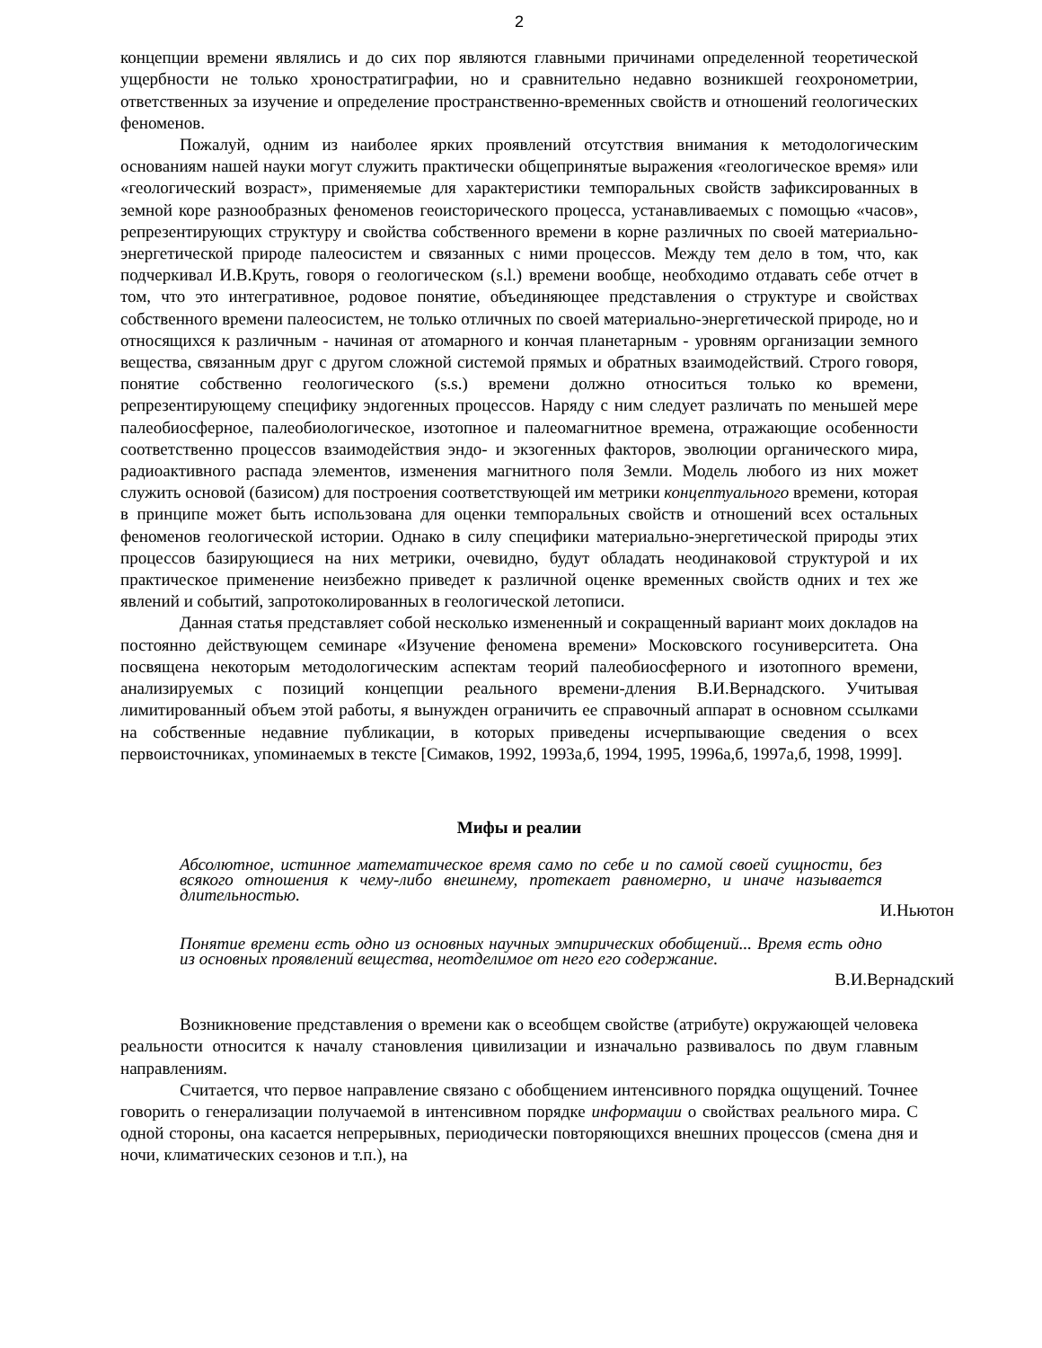2
концепции времени являлись и до сих пор являются главными причинами определенной теоретической ущербности не только хроностратиграфии, но и сравнительно недавно возникшей геохронометрии, ответственных за изучение и определение пространственно-временных свойств и отношений геологических феноменов.
Пожалуй, одним из наиболее ярких проявлений отсутствия внимания к методологическим основаниям нашей науки могут служить практически общепринятые выражения «геологическое время» или «геологический возраст», применяемые для характеристики темпоральных свойств зафиксированных в земной коре разнообразных феноменов геоисторического процесса, устанавливаемых с помощью «часов», репрезентирующих структуру и свойства собственного времени в корне различных по своей материально-энергетической природе палеосистем и связанных с ними процессов. Между тем дело в том, что, как подчеркивал И.В.Круть, говоря о геологическом (s.l.) времени вообще, необходимо отдавать себе отчет в том, что это интегративное, родовое понятие, объединяющее представления о структуре и свойствах собственного времени палеосистем, не только отличных по своей материально-энергетической природе, но и относящихся к различным - начиная от атомарного и кончая планетарным - уровням организации земного вещества, связанным друг с другом сложной системой прямых и обратных взаимодействий. Строго говоря, понятие собственно геологического (s.s.) времени должно относиться только ко времени, репрезентирующему специфику эндогенных процессов. Наряду с ним следует различать по меньшей мере палеобиосферное, палеобиологическое, изотопное и палеомагнитное времена, отражающие особенности соответственно процессов взаимодействия эндо- и экзогенных факторов, эволюции органического мира, радиоактивного распада элементов, изменения магнитного поля Земли. Модель любого из них может служить основой (базисом) для построения соответствующей им метрики концептуального времени, которая в принципе может быть использована для оценки темпоральных свойств и отношений всех остальных феноменов геологической истории. Однако в силу специфики материально-энергетической природы этих процессов базирующиеся на них метрики, очевидно, будут обладать неодинаковой структурой и их практическое применение неизбежно приведет к различной оценке временных свойств одних и тех же явлений и событий, запротоколированных в геологической летописи.
Данная статья представляет собой несколько измененный и сокращенный вариант моих докладов на постоянно действующем семинаре «Изучение феномена времени» Московского госуниверситета. Она посвящена некоторым методологическим аспектам теорий палеобиосферного и изотопного времени, анализируемых с позиций концепции реального времени-дления В.И.Вернадского. Учитывая лимитированный объем этой работы, я вынужден ограничить ее справочный аппарат в основном ссылками на собственные недавние публикации, в которых приведены исчерпывающие сведения о всех первоисточниках, упоминаемых в тексте [Симаков, 1992, 1993а,б, 1994, 1995, 1996а,б, 1997а,б, 1998, 1999].
Мифы и реалии
Абсолютное, истинное математическое время само по себе и по самой своей сущности, без всякого отношения к чему-либо внешнему, протекает равномерно, и иначе называется длительностью.
И.Ньютон
Понятие времени есть одно из основных научных эмпирических обобщений... Время есть одно из основных проявлений вещества, неотделимое от него его содержание.
В.И.Вернадский
Возникновение представления о времени как о всеобщем свойстве (атрибуте) окружающей человека реальности относится к началу становления цивилизации и изначально развивалось по двум главным направлениям.
Считается, что первое направление связано с обобщением интенсивного порядка ощущений. Точнее говорить о генерализации получаемой в интенсивном порядке информации о свойствах реального мира. С одной стороны, она касается непрерывных, периодически повторяющихся внешних процессов (смена дня и ночи, климатических сезонов и т.п.), на